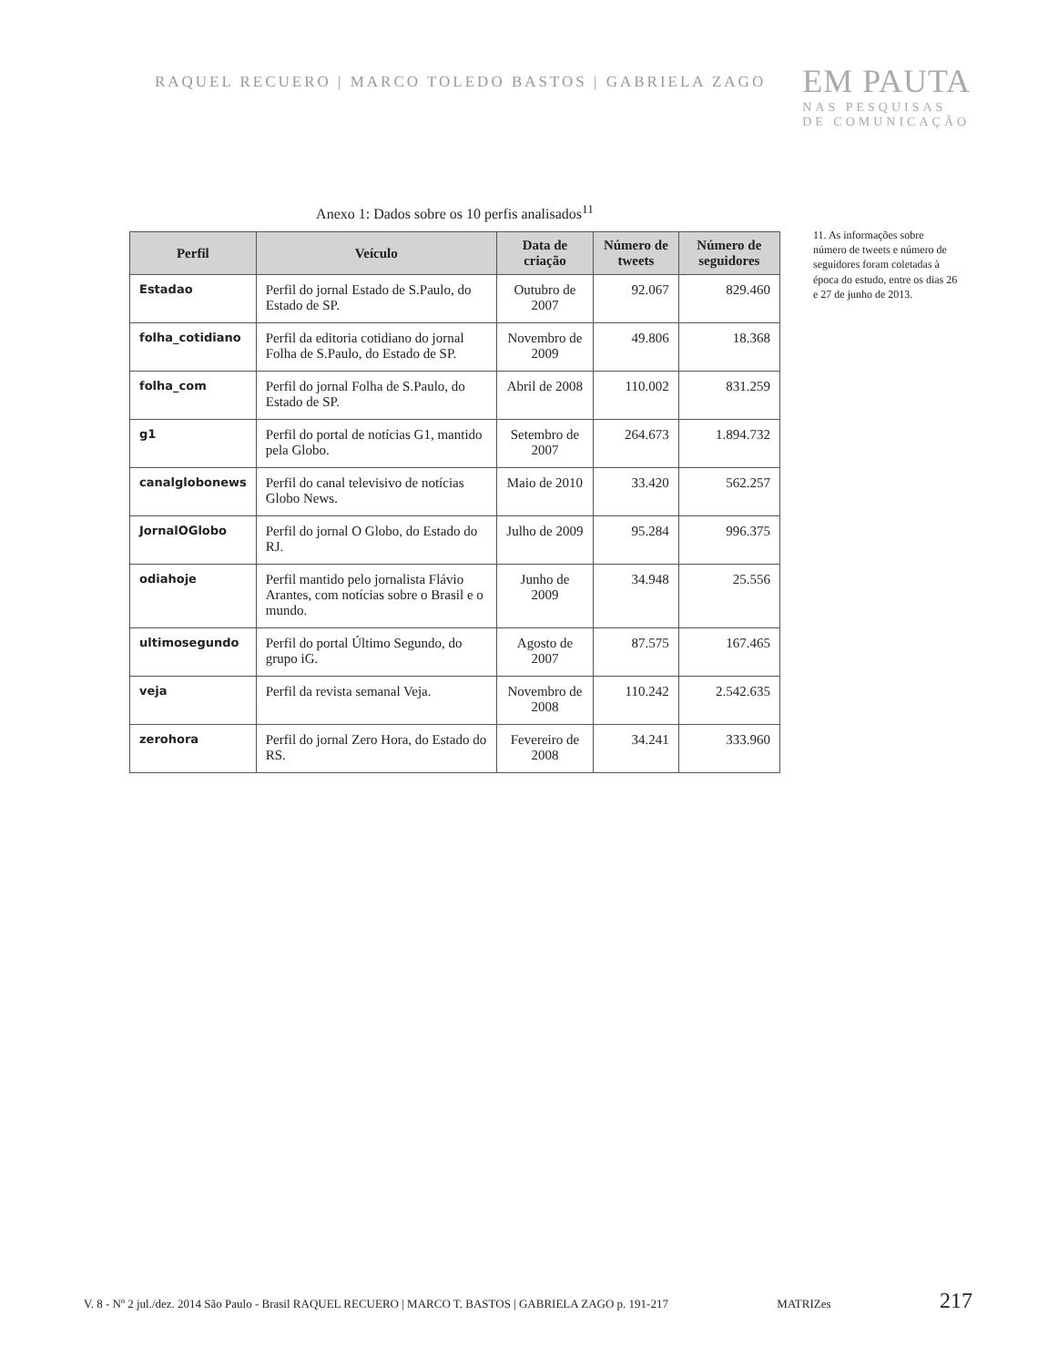RAQUEL RECUERO | MARCO TOLEDO BASTOS | GABRIELA ZAGO
EM PAUTA
NAS PESQUISAS
DE COMUNICAÇÃO
Anexo 1: Dados sobre os 10 perfis analisados<sup>11</sup>
| Perfil | Veículo | Data de criação | Número de tweets | Número de seguidores |
| --- | --- | --- | --- | --- |
| Estadao | Perfil do jornal Estado de S.Paulo, do Estado de SP. | Outubro de 2007 | 92.067 | 829.460 |
| folha_cotidiano | Perfil da editoria cotidiano do jornal Folha de S.Paulo, do Estado de SP. | Novembro de 2009 | 49.806 | 18.368 |
| folha_com | Perfil do jornal Folha de S.Paulo, do Estado de SP. | Abril de 2008 | 110.002 | 831.259 |
| g1 | Perfil do portal de notícias G1, mantido pela Globo. | Setembro de 2007 | 264.673 | 1.894.732 |
| canalglobonews | Perfil do canal televisivo de notícias Globo News. | Maio de 2010 | 33.420 | 562.257 |
| JornalOGlobo | Perfil do jornal O Globo, do Estado do RJ. | Julho de 2009 | 95.284 | 996.375 |
| odiahoje | Perfil mantido pelo jornalista Flávio Arantes, com notícias sobre o Brasil e o mundo. | Junho de 2009 | 34.948 | 25.556 |
| ultimosegundo | Perfil do portal Último Segundo, do grupo iG. | Agosto de 2007 | 87.575 | 167.465 |
| veja | Perfil da revista semanal Veja. | Novembro de 2008 | 110.242 | 2.542.635 |
| zerohora | Perfil do jornal Zero Hora, do Estado do RS. | Fevereiro de 2008 | 34.241 | 333.960 |
11. As informações sobre número de tweets e número de seguidores foram coletadas à época do estudo, entre os dias 26 e 27 de junho de 2013.
V. 8 - Nº 2 jul./dez. 2014 São Paulo - Brasil RAQUEL RECUERO | MARCO T. BASTOS | GABRIELA ZAGO p. 191-217 MATRIZes 217